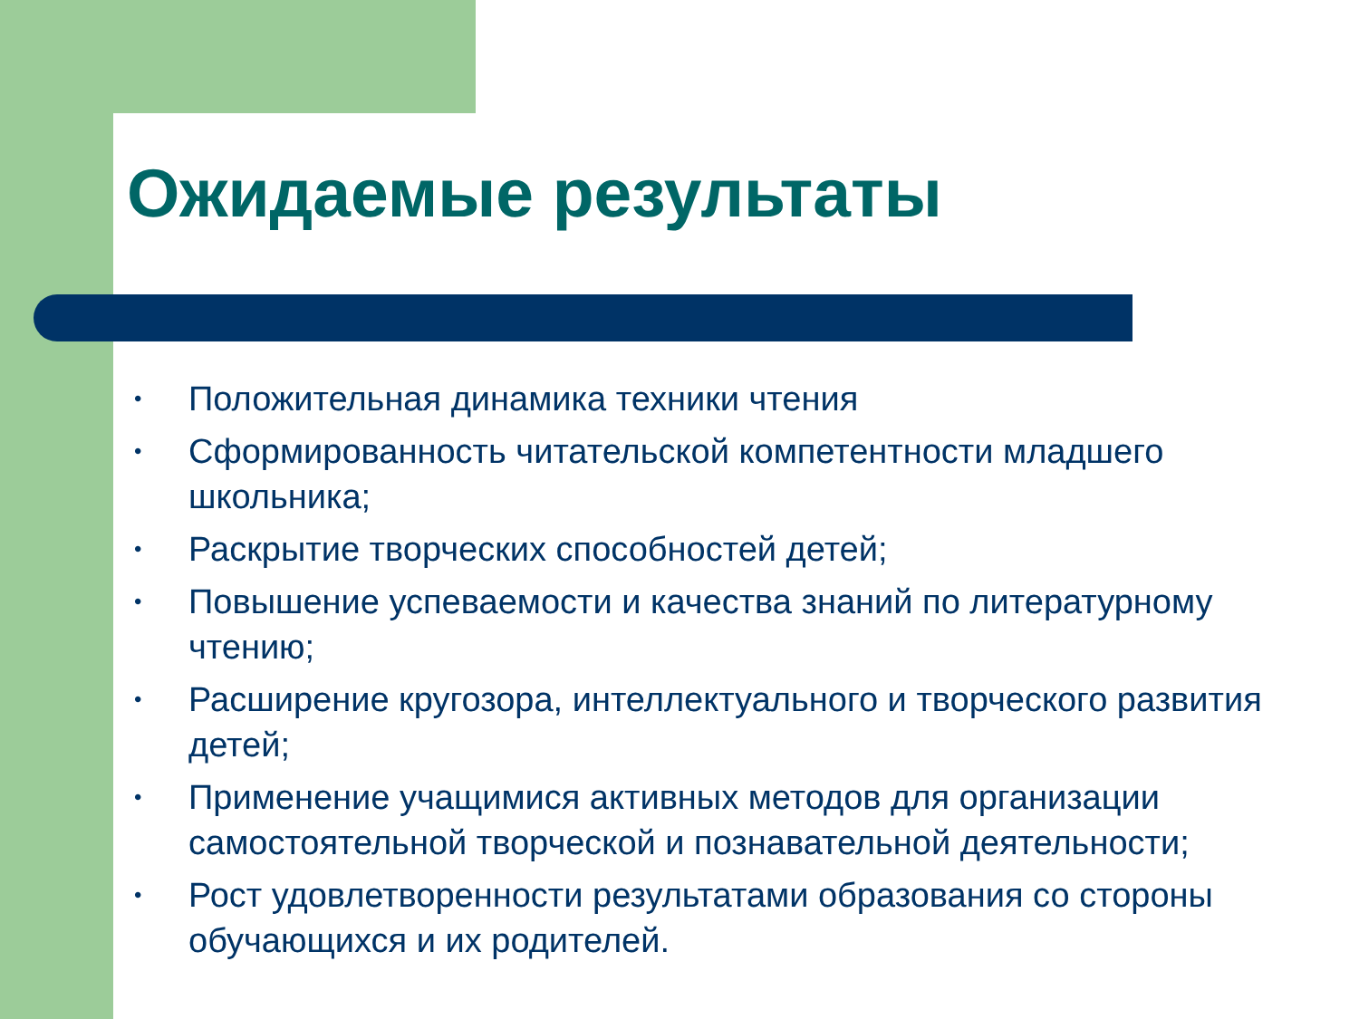Ожидаемые результаты
• Положительная динамика техники чтения
• Сформированность читательской компетентности младшего школьника;
• Раскрытие творческих способностей детей;
• Повышение успеваемости и качества знаний по литературному чтению;
• Расширение кругозора, интеллектуального и творческого развития детей;
• Применение учащимися активных методов для организации самостоятельной творческой и познавательной деятельности;
• Рост удовлетворенности результатами образования со стороны обучающихся и их родителей.